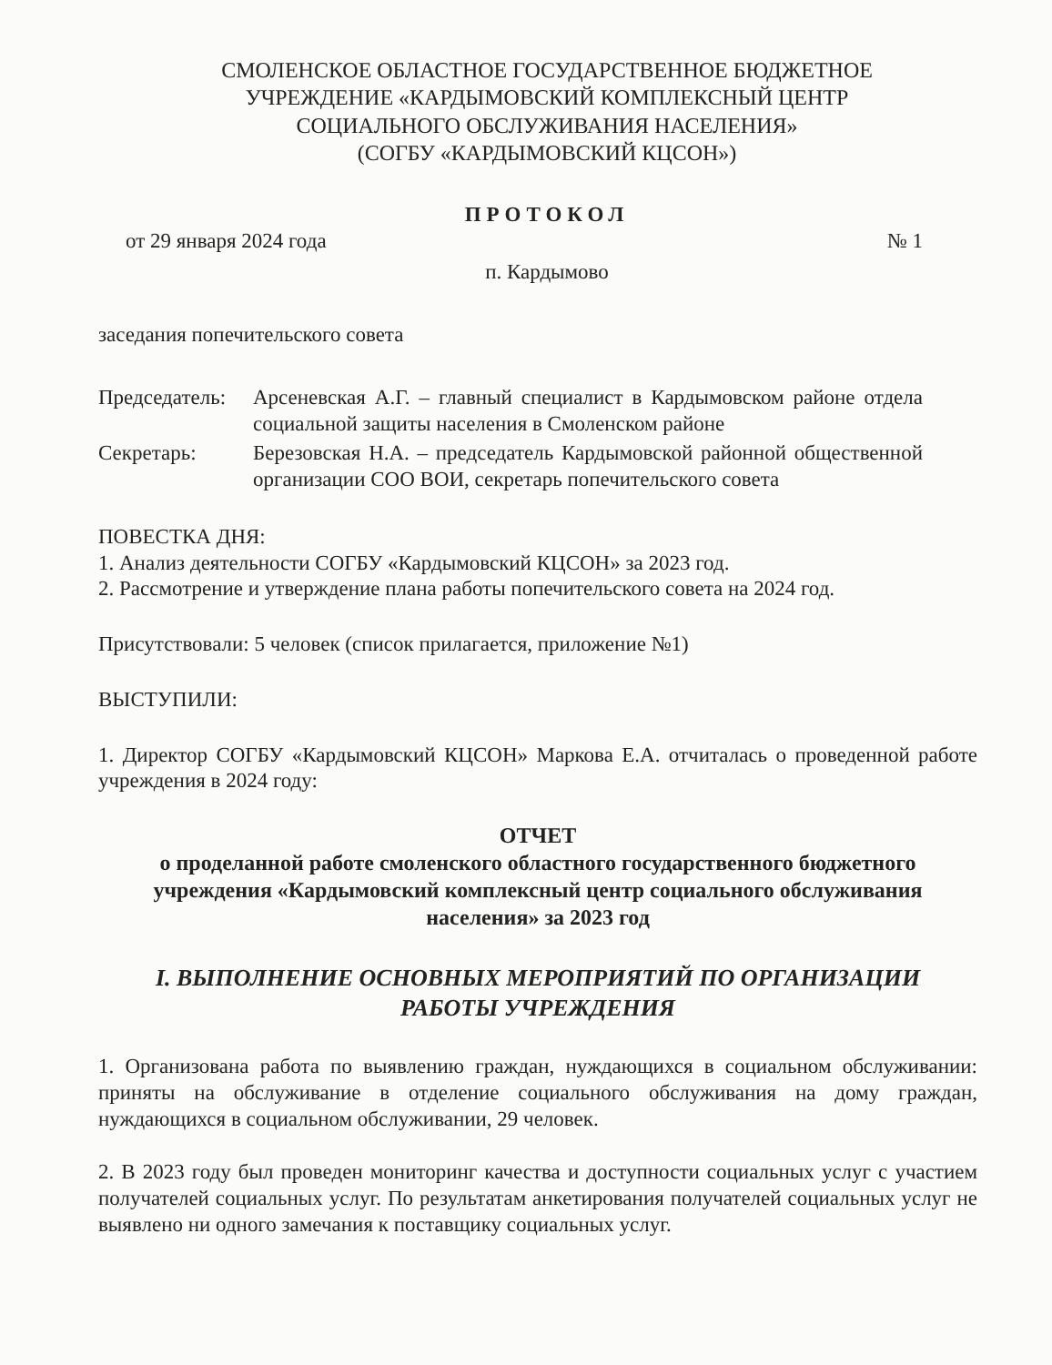СМОЛЕНСКОЕ ОБЛАСТНОЕ ГОСУДАРСТВЕННОЕ БЮДЖЕТНОЕ
УЧРЕЖДЕНИЕ «КАРДЫМОВСКИЙ КОМПЛЕКСНЫЙ ЦЕНТР
СОЦИАЛЬНОГО ОБСЛУЖИВАНИЯ НАСЕЛЕНИЯ»
(СОГБУ «КАРДЫМОВСКИЙ КЦСОН»)
ПРОТОКОЛ
от 29 января 2024 года № 1
п. Кардымово
заседания попечительского совета
Председатель: Арсеневская А.Г. – главный специалист в Кардымовском районе отдела социальной защиты населения в Смоленском районе
Секретарь: Березовская Н.А. – председатель Кардымовской районной общественной организации СОО ВОИ, секретарь попечительского совета
ПОВЕСТКА ДНЯ:
1. Анализ деятельности СОГБУ «Кардымовский КЦСОН» за 2023 год.
2. Рассмотрение и утверждение плана работы попечительского совета на 2024 год.
Присутствовали: 5 человек (список прилагается, приложение №1)
ВЫСТУПИЛИ:
1. Директор СОГБУ «Кардымовский КЦСОН» Маркова Е.А. отчиталась о проведенной работе учреждения в 2024 году:
ОТЧЕТ
о проделанной работе смоленского областного государственного бюджетного учреждения «Кардымовский комплексный центр социального обслуживания населения» за 2023 год
I. ВЫПОЛНЕНИЕ ОСНОВНЫХ МЕРОПРИЯТИЙ ПО ОРГАНИЗАЦИИ
РАБОТЫ УЧРЕЖДЕНИЯ
1. Организована работа по выявлению граждан, нуждающихся в социальном обслуживании: приняты на обслуживание в отделение социального обслуживания на дому граждан, нуждающихся в социальном обслуживании, 29 человек.
2. В 2023 году был проведен мониторинг качества и доступности социальных услуг с участием получателей социальных услуг. По результатам анкетирования получателей социальных услуг не выявлено ни одного замечания к поставщику социальных услуг.